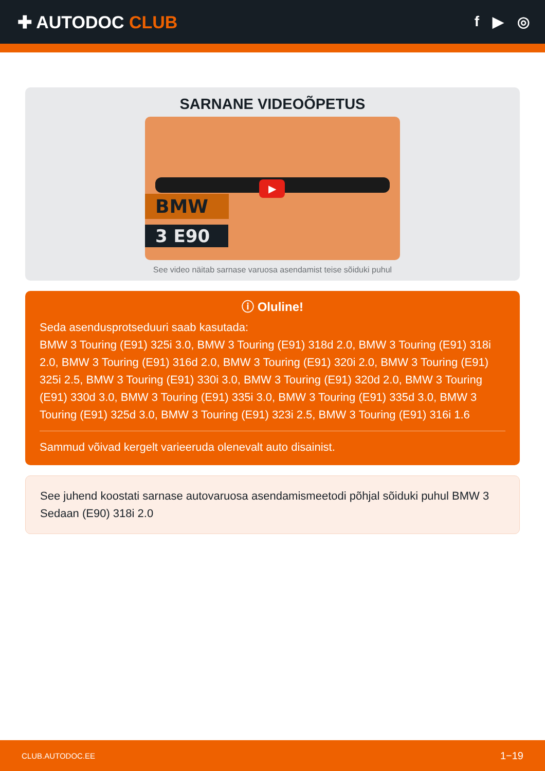✚ AUTODOC CLUB
f ▶ ◎
SARNANE VIDEOÕPETUS
▶
BMW
3 E90
See video näitab sarnase varuosa asendamist teise sõiduki puhul
ⓘ Oluline!
Seda asendusprotseduuri saab kasutada:
BMW 3 Touring (E91) 325i 3.0, BMW 3 Touring (E91) 318d 2.0, BMW 3 Touring (E91) 318i 2.0, BMW 3 Touring (E91) 316d 2.0, BMW 3 Touring (E91) 320i 2.0, BMW 3 Touring (E91) 325i 2.5, BMW 3 Touring (E91) 330i 3.0, BMW 3 Touring (E91) 320d 2.0, BMW 3 Touring (E91) 330d 3.0, BMW 3 Touring (E91) 335i 3.0, BMW 3 Touring (E91) 335d 3.0, BMW 3 Touring (E91) 325d 3.0, BMW 3 Touring (E91) 323i 2.5, BMW 3 Touring (E91) 316i 1.6
Sammud võivad kergelt varieeruda olenevalt auto disainist.
See juhend koostati sarnase autovaruosa asendamismeetodi põhjal sõiduki puhul BMW 3 Sedaan (E90) 318i 2.0
CLUB.AUTODOC.EE 1−19